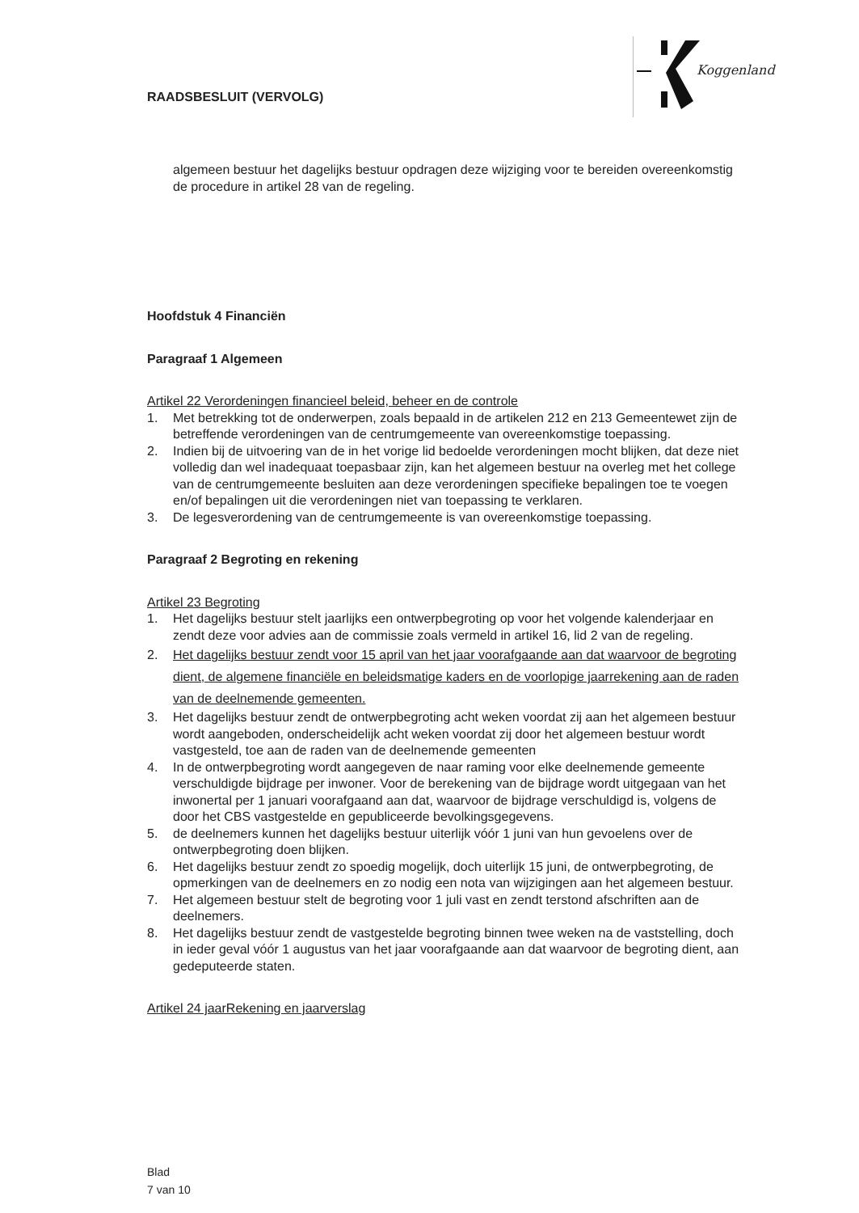RAADSBESLUIT (VERVOLG)
Koggenland
algemeen bestuur het dagelijks bestuur opdragen deze wijziging voor te bereiden overeenkomstig de procedure in artikel 28 van de regeling.
Hoofdstuk 4 Financiën
Paragraaf 1 Algemeen
Artikel 22 Verordeningen financieel beleid, beheer en de controle
1. Met betrekking tot de onderwerpen, zoals bepaald in de artikelen 212 en 213 Gemeentewet zijn de betreffende verordeningen van de centrumgemeente van overeenkomstige toepassing.
2. Indien bij de uitvoering van de in het vorige lid bedoelde verordeningen mocht blijken, dat deze niet volledig dan wel inadequaat toepasbaar zijn, kan het algemeen bestuur na overleg met het college van de centrumgemeente besluiten aan deze verordeningen specifieke bepalingen toe te voegen en/of bepalingen uit die verordeningen niet van toepassing te verklaren.
3. De legesverordening van de centrumgemeente is van overeenkomstige toepassing.
Paragraaf 2 Begroting en rekening
Artikel 23 Begroting
1. Het dagelijks bestuur stelt jaarlijks een ontwerpbegroting op voor het volgende kalenderjaar en zendt deze voor advies aan de commissie zoals vermeld in artikel 16, lid 2 van de regeling.
2. Het dagelijks bestuur zendt voor 15 april van het jaar voorafgaande aan dat waarvoor de begroting dient, de algemene financiële en beleidsmatige kaders en de voorlopige jaarrekening aan de raden van de deelnemende gemeenten.
3. Het dagelijks bestuur zendt de ontwerpbegroting acht weken voordat zij aan het algemeen bestuur wordt aangeboden, onderscheidelijk acht weken voordat zij door het algemeen bestuur wordt vastgesteld, toe aan de raden van de deelnemende gemeenten
4. In de ontwerpbegroting wordt aangegeven de naar raming voor elke deelnemende gemeente verschuldigde bijdrage per inwoner. Voor de berekening van de bijdrage wordt uitgegaan van het inwonertal per 1 januari voorafgaand aan dat, waarvoor de bijdrage verschuldigd is, volgens de door het CBS vastgestelde en gepubliceerde bevolkingsgegevens.
5. de deelnemers kunnen het dagelijks bestuur uiterlijk vóór 1 juni van hun gevoelens over de ontwerpbegroting doen blijken.
6. Het dagelijks bestuur zendt zo spoedig mogelijk, doch uiterlijk 15 juni, de ontwerpbegroting, de opmerkingen van de deelnemers en zo nodig een nota van wijzigingen aan het algemeen bestuur.
7. Het algemeen bestuur stelt de begroting voor 1 juli vast en zendt terstond afschriften aan de deelnemers.
8. Het dagelijks bestuur zendt de vastgestelde begroting binnen twee weken na de vaststelling, doch in ieder geval vóór 1 augustus van het jaar voorafgaande aan dat waarvoor de begroting dient, aan gedeputeerde staten.
Artikel 24 jaarRekening en jaarverslag
Blad
7 van 10